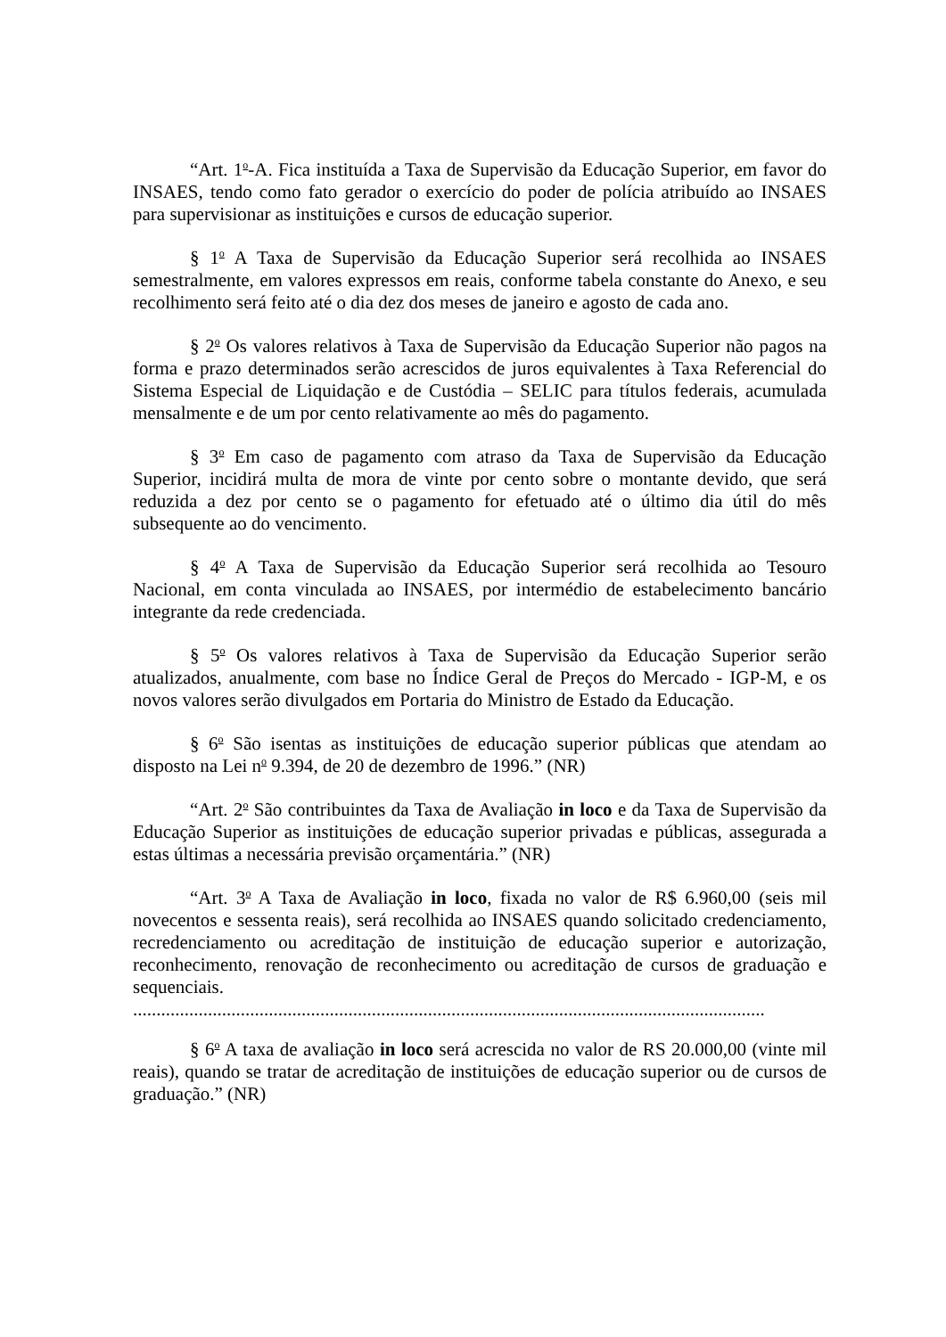“Art. 1<sup>o</sup>-A. Fica instituída a Taxa de Supervisão da Educação Superior, em favor do INSAES, tendo como fato gerador o exercício do poder de polícia atribuído ao INSAES para supervisionar as instituições e cursos de educação superior.
§ 1<sup>o</sup> A Taxa de Supervisão da Educação Superior será recolhida ao INSAES semestralmente, em valores expressos em reais, conforme tabela constante do Anexo, e seu recolhimento será feito até o dia dez dos meses de janeiro e agosto de cada ano.
§ 2<sup>o</sup> Os valores relativos à Taxa de Supervisão da Educação Superior não pagos na forma e prazo determinados serão acrescidos de juros equivalentes à Taxa Referencial do Sistema Especial de Liquidação e de Custódia – SELIC para títulos federais, acumulada mensalmente e de um por cento relativamente ao mês do pagamento.
§ 3<sup>o</sup> Em caso de pagamento com atraso da Taxa de Supervisão da Educação Superior, incidirá multa de mora de vinte por cento sobre o montante devido, que será reduzida a dez por cento se o pagamento for efetuado até o último dia útil do mês subsequente ao do vencimento.
§ 4<sup>o</sup> A Taxa de Supervisão da Educação Superior será recolhida ao Tesouro Nacional, em conta vinculada ao INSAES, por intermédio de estabelecimento bancário integrante da rede credenciada.
§ 5<sup>o</sup> Os valores relativos à Taxa de Supervisão da Educação Superior serão atualizados, anualmente, com base no Índice Geral de Preços do Mercado - IGP-M, e os novos valores serão divulgados em Portaria do Ministro de Estado da Educação.
§ 6<sup>o</sup> São isentas as instituições de educação superior públicas que atendam ao disposto na Lei n<sup>o</sup> 9.394, de 20 de dezembro de 1996.” (NR)
“Art. 2<sup>o</sup> São contribuintes da Taxa de Avaliação in loco e da Taxa de Supervisão da Educação Superior as instituições de educação superior privadas e públicas, assegurada a estas últimas a necessária previsão orçamentária.” (NR)
“Art. 3<sup>o</sup> A Taxa de Avaliação in loco, fixada no valor de R$ 6.960,00 (seis mil novecentos e sessenta reais), será recolhida ao INSAES quando solicitado credenciamento, recredenciamento ou acreditação de instituição de educação superior e autorização, reconhecimento, renovação de reconhecimento ou acreditação de cursos de graduação e sequenciais.
.......................................................................................................................................
§ 6<sup>o</sup> A taxa de avaliação in loco será acrescida no valor de RS 20.000,00 (vinte mil reais), quando se tratar de acreditação de instituições de educação superior ou de cursos de graduação.” (NR)